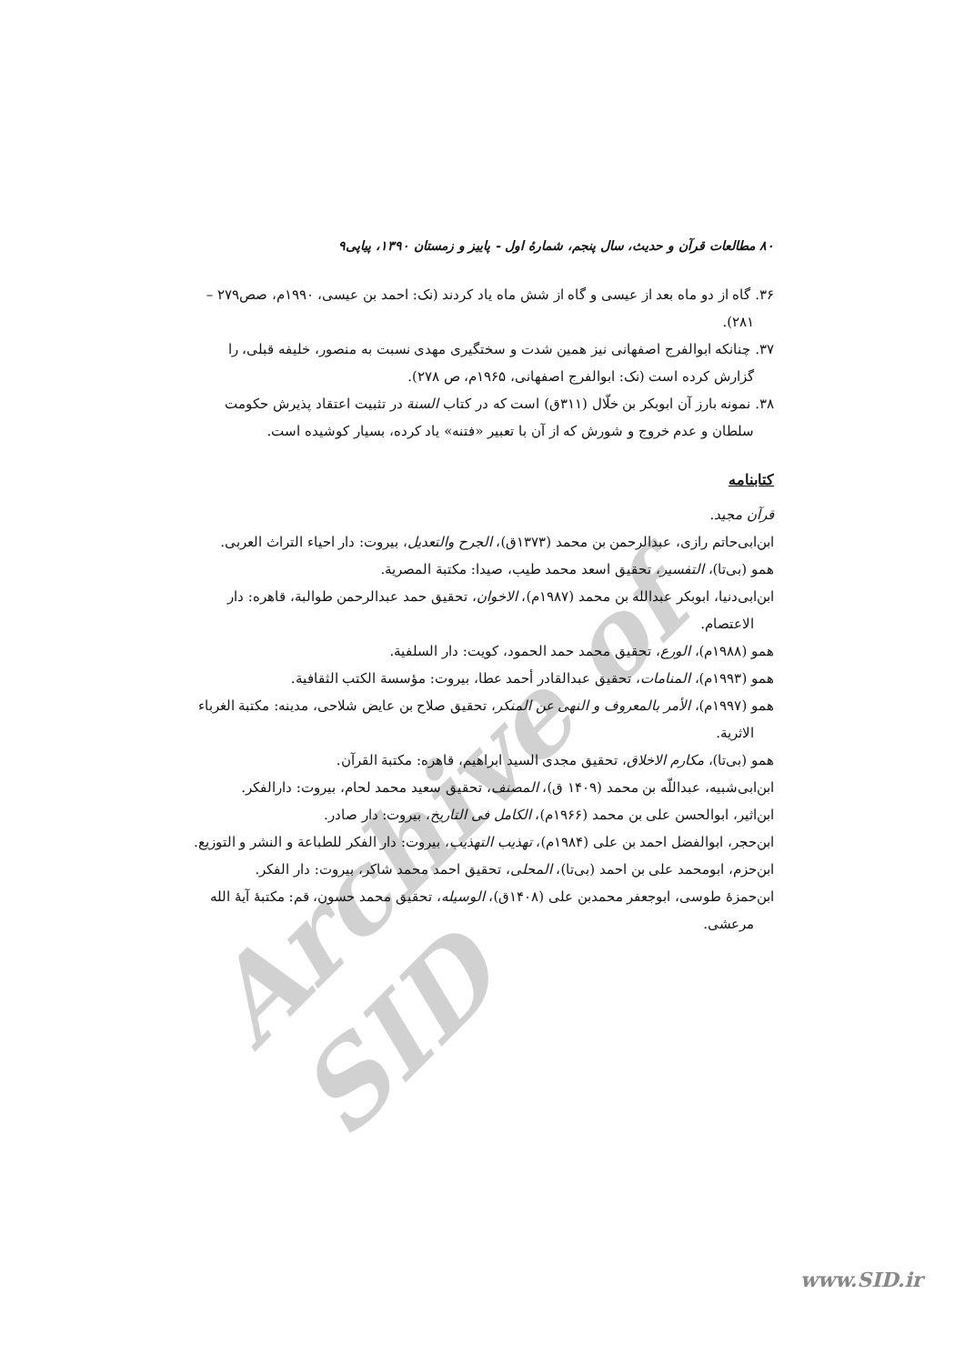Archive of SID
۸۰ مطالعات قرآن و حدیث، سال پنجم، شمارۀ اول - پاییز و زمستان ۱۳۹۰، پیاپی۹
۳۶. گاه از دو ماه بعد از عیسی و گاه از شش ماه یاد کردند (نک: احمد بن عیسی، ۱۹۹۰م، صص۲۷۹ – ۲۸۱).
۳۷. چنانکه ابوالفرج اصفهانی نیز همین شدت و سختگیری مهدی نسبت به منصور، خلیفه قبلی، را گزارش کرده است (نک: ابوالفرج اصفهانی، ۱۹۶۵م، ص ۲۷۸).
۳۸. نمونه بارز آن ابوبکر بن خلّال (۳۱۱ق) است که در کتاب السنة در تثبیت اعتقاد پذیرش حکومت سلطان و عدم خروج و شورش که از آن با تعبیر «فتنه» یاد کرده، بسیار کوشیده است.
کتابنامه
قرآن مجید.
ابن‌ابی‌حاتم رازی، عبدالرحمن بن محمد (۱۳۷۳ق)، الجرح والتعدیل، بیروت: دار احیاء التراث العربی.
همو (بی‌تا)، التفسیر، تحقیق اسعد محمد طیب، صیدا: مکتبة المصریة.
ابن‌ابی‌دنیا، ابوبکر عبدالله بن محمد (۱۹۸۷م)، الاخوان، تحقیق حمد عبدالرحمن طوالبة، قاهره: دار الاعتصام.
همو (۱۹۸۸م)، الورع، تحقیق محمد حمد الحمود، کویت: دار السلفیة.
همو (۱۹۹۳م)، المنامات، تحقیق عبدالقادر أحمد عطا، بیروت: مؤسسة الکتب الثقافیة.
همو (۱۹۹۷م)، الأمر بالمعروف و النهی عن المنکر، تحقیق صلاح بن عایض شلاحی، مدینه: مکتبة الغرباء الاثریة.
همو (بی‌تا)، مکارم الاخلاق، تحقیق مجدی السید ابراهیم، قاهره: مکتبة القرآن.
ابن‌ابی‌شبیه، عبداللّه بن محمد (۱۴۰۹ ق)، المصنف، تحقیق سعید محمد لحام، بیروت: دارالفکر.
ابن‌اثیر، ابوالحسن علی بن محمد (۱۹۶۶م)، الکامل فی التاریخ، بیروت: دار صادر.
ابن‌حجر، ابوالفضل احمد بن علی (۱۹۸۴م)، تهذیب التهذیب، بیروت: دار الفکر للطباعة و النشر و التوزیع.
ابن‌حزم، ابومحمد علی بن احمد (بی‌تا)، المحلی، تحقیق احمد محمد شاکر، بیروت: دار الفکر.
ابن‌حمزۀ طوسی، ابوجعفر محمدبن علی (۱۴۰۸ق)، الوسیله، تحقیق محمد حسون، قم: مکتبۀ آیۀ الله مرعشی.
www.SID.ir